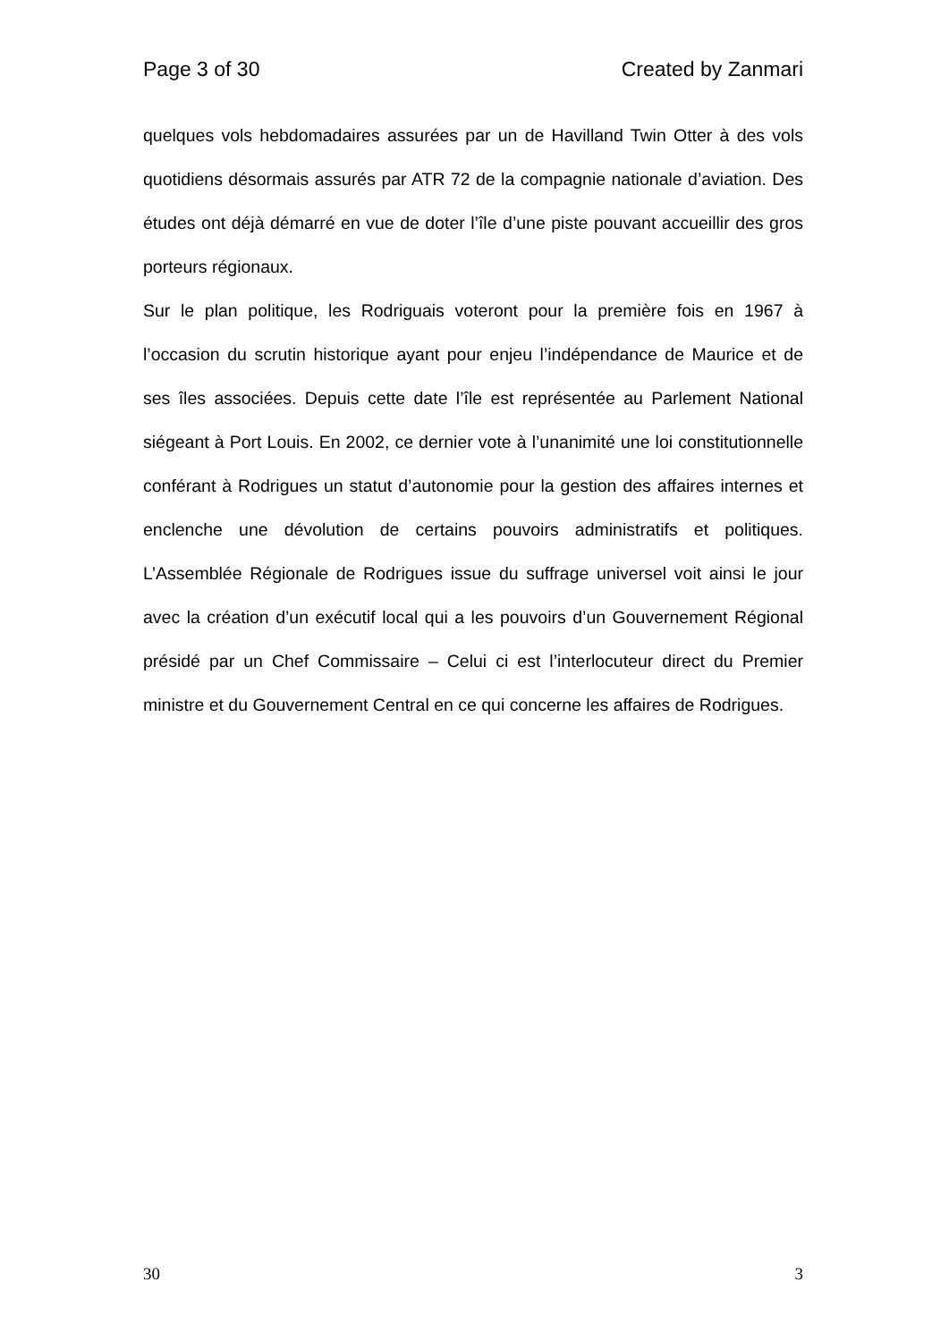Page 3 of 30 Created by Zanmari
quelques vols hebdomadaires assurées par un de Havilland Twin Otter à des vols quotidiens désormais assurés par ATR 72 de la compagnie nationale d’aviation. Des études ont déjà démarré en vue de doter l’île d’une piste pouvant accueillir des gros porteurs régionaux.
Sur le plan politique, les Rodriguais voteront pour la première fois en 1967 à l’occasion du scrutin historique ayant pour enjeu l’indépendance de Maurice et de ses îles associées. Depuis cette date l’île est représentée au Parlement National siégeant à Port Louis. En 2002, ce dernier vote à l’unanimité une loi constitutionnelle conférant à Rodrigues un statut d’autonomie pour la gestion des affaires internes et enclenche une dévolution de certains pouvoirs administratifs et politiques. L’Assemblée Régionale de Rodrigues issue du suffrage universel voit ainsi le jour avec la création d’un exécutif local qui a les pouvoirs d’un Gouvernement Régional présidé par un Chef Commissaire – Celui ci est l’interlocuteur direct du Premier ministre et du Gouvernement Central en ce qui concerne les affaires de Rodrigues.
30 3